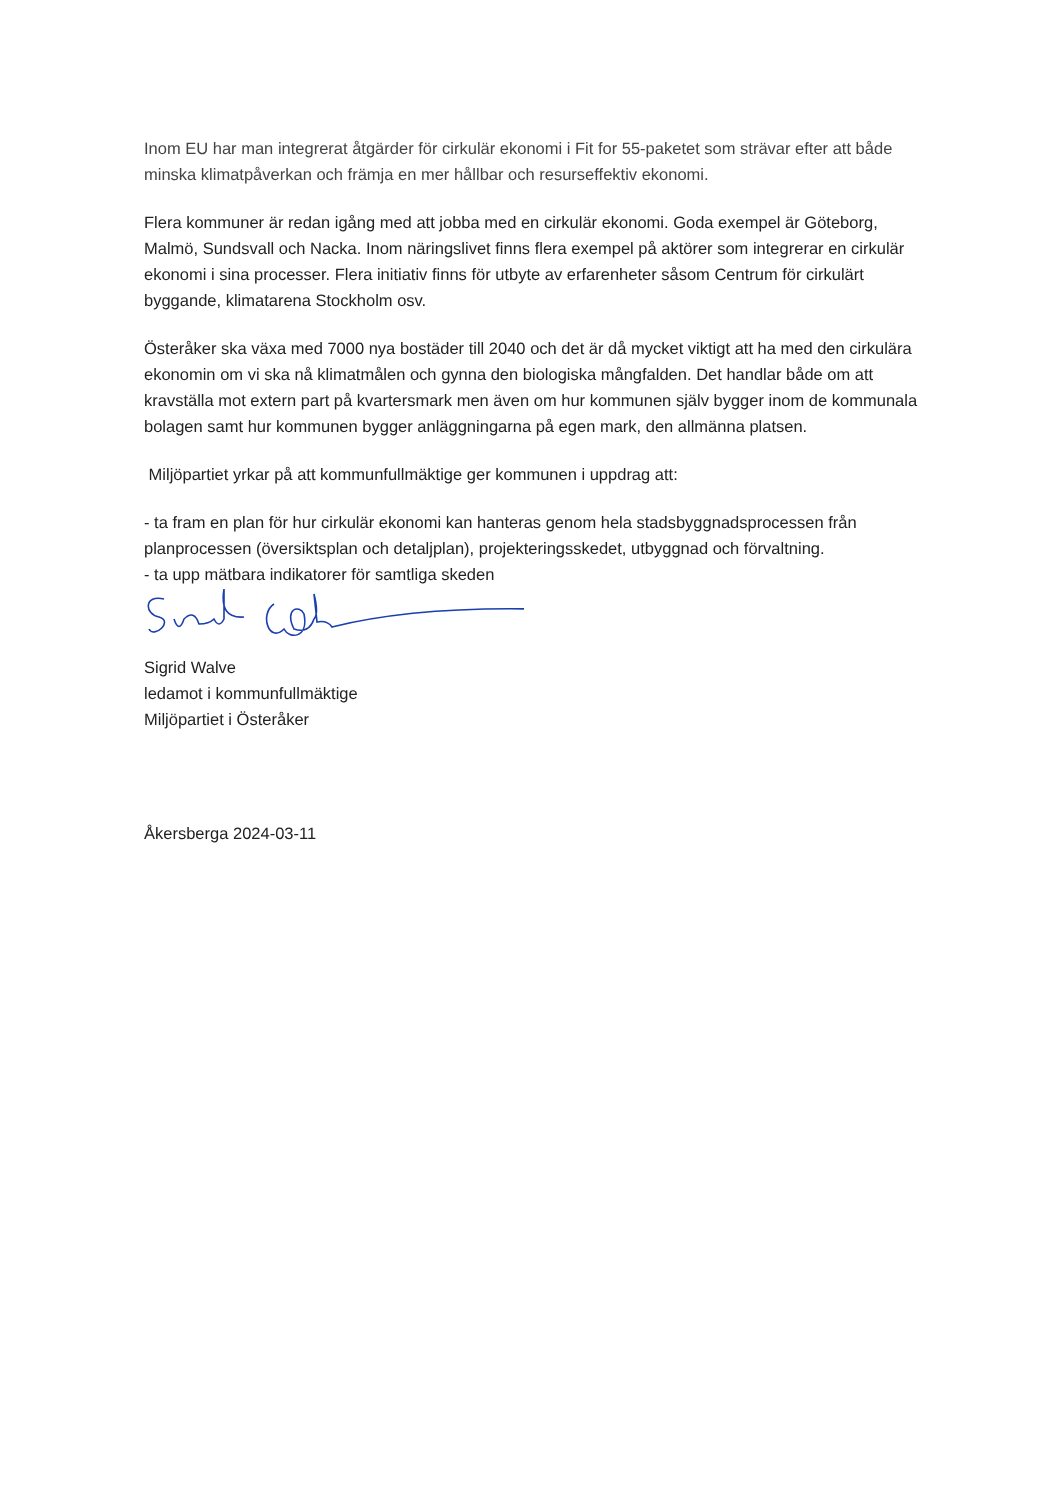Inom EU har man integrerat åtgärder för cirkulär ekonomi i Fit for 55-paketet som strävar efter att både minska klimatpåverkan och främja en mer hållbar och resurseffektiv ekonomi.
Flera kommuner är redan igång med att jobba med en cirkulär ekonomi. Goda exempel är Göteborg, Malmö, Sundsvall och Nacka. Inom näringslivet finns flera exempel på aktörer som integrerar en cirkulär ekonomi i sina processer. Flera initiativ finns för utbyte av erfarenheter såsom Centrum för cirkulärt byggande, klimatarena Stockholm osv.
Österåker ska växa med 7000 nya bostäder till 2040 och det är då mycket viktigt att ha med den cirkulära ekonomin om vi ska nå klimatmålen och gynna den biologiska mångfalden. Det handlar både om att kravställa mot extern part på kvartersmark men även om hur kommunen själv bygger inom de kommunala bolagen samt hur kommunen bygger anläggningarna på egen mark, den allmänna platsen.
Miljöpartiet yrkar på att kommunfullmäktige ger kommunen i uppdrag att:
- ta fram en plan för hur cirkulär ekonomi kan hanteras genom hela stadsbyggnadsprocessen från planprocessen (översiktsplan och detaljplan), projekteringsskedet, utbyggnad och förvaltning.
- ta upp mätbara indikatorer för samtliga skeden
Sigrid Walve
ledamot i kommunfullmäktige
Miljöpartiet i Österåker
Åkersberga 2024-03-11